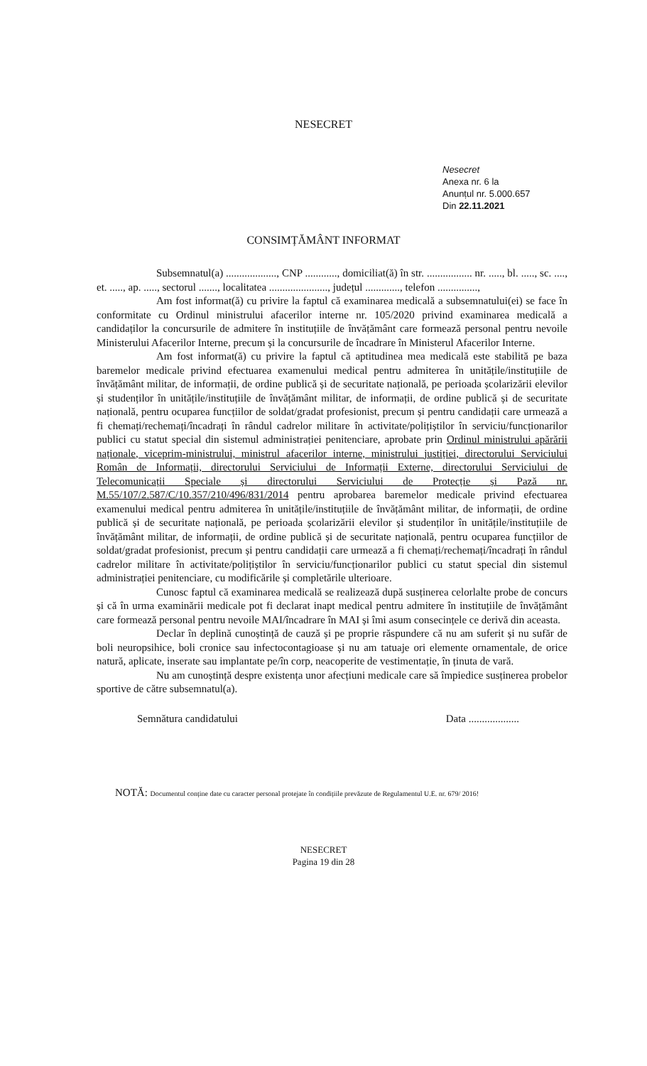NESECRET
Nesecret
Anexa nr. 6 la
Anunțul nr. 5.000.657
Din 22.11.2021
CONSIMȚĂMÂNT INFORMAT
Subsemnatul(a) ..................., CNP ............, domiciliat(ă) în str. ................. nr. ....., bl. ....., sc. ...., et. ....., ap. ....., sectorul ......., localitatea ......................, județul ............., telefon ...............,
Am fost informat(ă) cu privire la faptul că examinarea medicală a subsemnatului(ei) se face în conformitate cu Ordinul ministrului afacerilor interne nr. 105/2020 privind examinarea medicală a candidaților la concursurile de admitere în instituțiile de învățământ care formează personal pentru nevoile Ministerului Afacerilor Interne, precum și la concursurile de încadrare în Ministerul Afacerilor Interne.
Am fost informat(ă) cu privire la faptul că aptitudinea mea medicală este stabilită pe baza baremelor medicale privind efectuarea examenului medical pentru admiterea în unitățile/instituțiile de învățământ militar, de informații, de ordine publică și de securitate națională, pe perioada școlarizării elevilor și studenților în unitățile/instituțiile de învățământ militar, de informații, de ordine publică și de securitate națională, pentru ocuparea funcțiilor de soldat/gradat profesionist, precum și pentru candidații care urmează a fi chemați/rechemați/încadrați în rândul cadrelor militare în activitate/polițiștilor în serviciu/funcționarilor publici cu statut special din sistemul administrației penitenciare, aprobate prin Ordinul ministrului apărării naționale, viceprim-ministrului, ministrul afacerilor interne, ministrului justiției, directorului Serviciului Român de Informații, directorului Serviciului de Informații Externe, directorului Serviciului de Telecomunicații Speciale și directorului Serviciului de Protecție și Pază nr. M.55/107/2.587/C/10.357/210/496/831/2014 pentru aprobarea baremelor medicale privind efectuarea examenului medical pentru admiterea în unitățile/instituțiile de învățământ militar, de informații, de ordine publică și de securitate națională, pe perioada școlarizării elevilor și studenților în unitățile/instituțiile de învățământ militar, de informații, de ordine publică și de securitate națională, pentru ocuparea funcțiilor de soldat/gradat profesionist, precum și pentru candidații care urmează a fi chemați/rechemați/încadrați în rândul cadrelor militare în activitate/polițiștilor în serviciu/funcționarilor publici cu statut special din sistemul administrației penitenciare, cu modificările și completările ulterioare.
Cunosc faptul că examinarea medicală se realizează după susținerea celorlalte probe de concurs și că în urma examinării medicale pot fi declarat inapt medical pentru admitere în instituțiile de învățământ care formează personal pentru nevoile MAI/încadrare în MAI și îmi asum consecințele ce derivă din aceasta.
Declar în deplină cunoștință de cauză și pe proprie răspundere că nu am suferit și nu sufăr de boli neuropsihice, boli cronice sau infectocontagioase și nu am tatuaje ori elemente ornamentale, de orice natură, aplicate, inserate sau implantate pe/în corp, neacoperite de vestimentație, în ținuta de vară.
Nu am cunoștință despre existența unor afecțiuni medicale care să împiedice susținerea probelor sportive de către subsemnatul(a).
Semnătura candidatului Data ...................
NOTĂ: Documentul conține date cu caracter personal protejate în condițiile prevăzute de Regulamentul U.E. nr. 679/ 2016!
NESECRET
Pagina 19 din 28